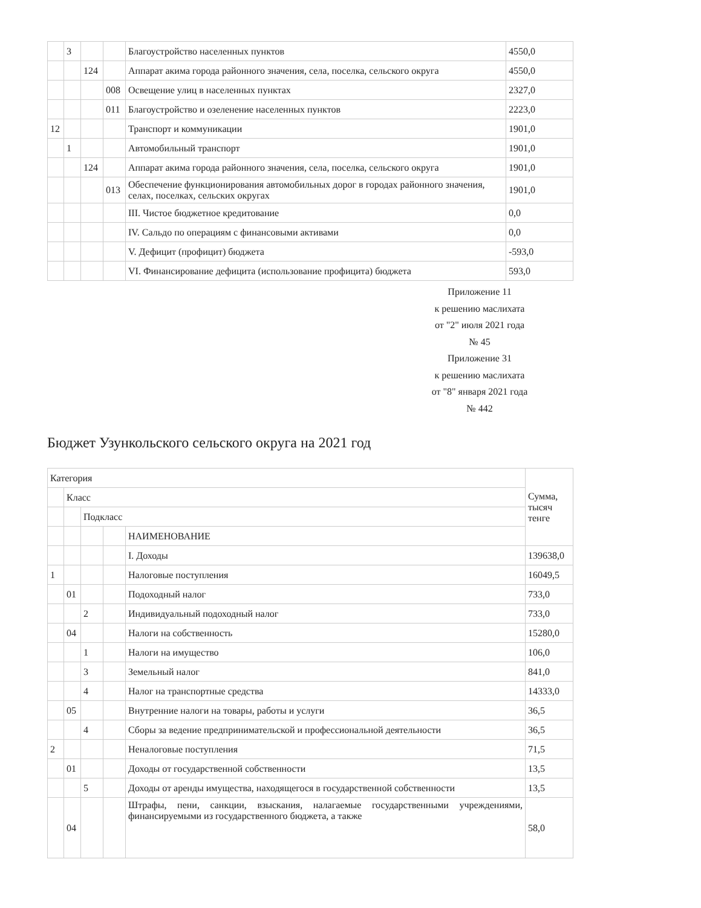| | 3 | | | Благоустройство населенных пунктов | 4550,0 |
| | | 124 | | Аппарат акима города районного значения, села, поселка, сельского округа | 4550,0 |
| | | | 008 | Освещение улиц в населенных пунктах | 2327,0 |
| | | | 011 | Благоустройство и озеленение населенных пунктов | 2223,0 |
| 12 | | | | Транспорт и коммуникации | 1901,0 |
| | 1 | | | Автомобильный транспорт | 1901,0 |
| | | 124 | | Аппарат акима города районного значения, села, поселка, сельского округа | 1901,0 |
| | | | 013 | Обеспечение функционирования автомобильных дорог в городах районного значения, селах, поселках, сельских округах | 1901,0 |
| | | | | III. Чистое бюджетное кредитование | 0,0 |
| | | | | IV. Сальдо по операциям с финансовыми активами | 0,0 |
| | | | | V. Дефицит (профицит) бюджета | -593,0 |
| | | | | VI. Финансирование дефицита (использование профицита) бюджета | 593,0 |
Приложение 11
к решению маслихата
от "2" июля 2021 года
№ 45
Приложение 31
к решению маслихата
от "8" января 2021 года
№ 442
Бюджет Узункольского сельского округа на 2021 год
| Категория | | | | | Сумма, тысяч тенге |
| | Класс | | | | |
| | | Подкласс | | | |
| | | | | НАИМЕНОВАНИЕ | |
| | | | | I. Доходы | 139638,0 |
| 1 | | | | Налоговые поступления | 16049,5 |
| | 01 | | | Подоходный налог | 733,0 |
| | | 2 | | Индивидуальный подоходный налог | 733,0 |
| | 04 | | | Налоги на собственность | 15280,0 |
| | | 1 | | Налоги на имущество | 106,0 |
| | | 3 | | Земельный налог | 841,0 |
| | | 4 | | Налог на транспортные средства | 14333,0 |
| | 05 | | | Внутренние налоги на товары, работы и услуги | 36,5 |
| | | 4 | | Сборы за ведение предпринимательской и профессиональной деятельности | 36,5 |
| 2 | | | | Неналоговые поступления | 71,5 |
| | 01 | | | Доходы от государственной собственности | 13,5 |
| | | 5 | | Доходы от аренды имущества, находящегося в государственной собственности | 13,5 |
| | 04 | | | Штрафы, пени, санкции, взыскания, налагаемые государственными учреждениями, финансируемыми из государственного бюджета, а также | 58,0 |